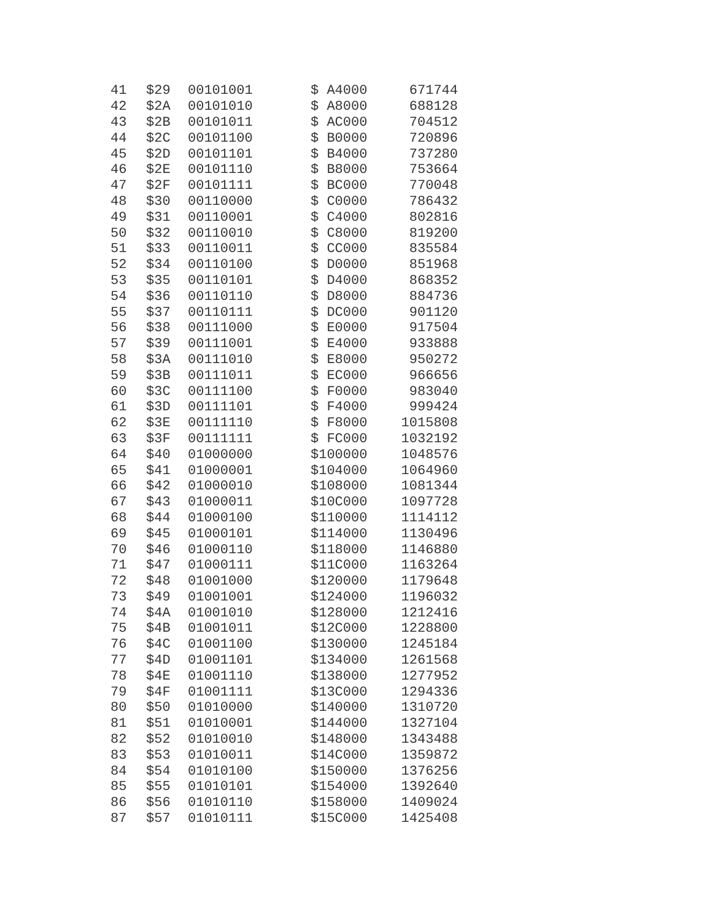| 41 | $29 | 00101001 | $ A4000 | 671744 |
| 42 | $2A | 00101010 | $ A8000 | 688128 |
| 43 | $2B | 00101011 | $ AC000 | 704512 |
| 44 | $2C | 00101100 | $ B0000 | 720896 |
| 45 | $2D | 00101101 | $ B4000 | 737280 |
| 46 | $2E | 00101110 | $ B8000 | 753664 |
| 47 | $2F | 00101111 | $ BC000 | 770048 |
| 48 | $30 | 00110000 | $ C0000 | 786432 |
| 49 | $31 | 00110001 | $ C4000 | 802816 |
| 50 | $32 | 00110010 | $ C8000 | 819200 |
| 51 | $33 | 00110011 | $ CC000 | 835584 |
| 52 | $34 | 00110100 | $ D0000 | 851968 |
| 53 | $35 | 00110101 | $ D4000 | 868352 |
| 54 | $36 | 00110110 | $ D8000 | 884736 |
| 55 | $37 | 00110111 | $ DC000 | 901120 |
| 56 | $38 | 00111000 | $ E0000 | 917504 |
| 57 | $39 | 00111001 | $ E4000 | 933888 |
| 58 | $3A | 00111010 | $ E8000 | 950272 |
| 59 | $3B | 00111011 | $ EC000 | 966656 |
| 60 | $3C | 00111100 | $ F0000 | 983040 |
| 61 | $3D | 00111101 | $ F4000 | 999424 |
| 62 | $3E | 00111110 | $ F8000 | 1015808 |
| 63 | $3F | 00111111 | $ FC000 | 1032192 |
| 64 | $40 | 01000000 | $100000 | 1048576 |
| 65 | $41 | 01000001 | $104000 | 1064960 |
| 66 | $42 | 01000010 | $108000 | 1081344 |
| 67 | $43 | 01000011 | $10C000 | 1097728 |
| 68 | $44 | 01000100 | $110000 | 1114112 |
| 69 | $45 | 01000101 | $114000 | 1130496 |
| 70 | $46 | 01000110 | $118000 | 1146880 |
| 71 | $47 | 01000111 | $11C000 | 1163264 |
| 72 | $48 | 01001000 | $120000 | 1179648 |
| 73 | $49 | 01001001 | $124000 | 1196032 |
| 74 | $4A | 01001010 | $128000 | 1212416 |
| 75 | $4B | 01001011 | $12C000 | 1228800 |
| 76 | $4C | 01001100 | $130000 | 1245184 |
| 77 | $4D | 01001101 | $134000 | 1261568 |
| 78 | $4E | 01001110 | $138000 | 1277952 |
| 79 | $4F | 01001111 | $13C000 | 1294336 |
| 80 | $50 | 01010000 | $140000 | 1310720 |
| 81 | $51 | 01010001 | $144000 | 1327104 |
| 82 | $52 | 01010010 | $148000 | 1343488 |
| 83 | $53 | 01010011 | $14C000 | 1359872 |
| 84 | $54 | 01010100 | $150000 | 1376256 |
| 85 | $55 | 01010101 | $154000 | 1392640 |
| 86 | $56 | 01010110 | $158000 | 1409024 |
| 87 | $57 | 01010111 | $15C000 | 1425408 |